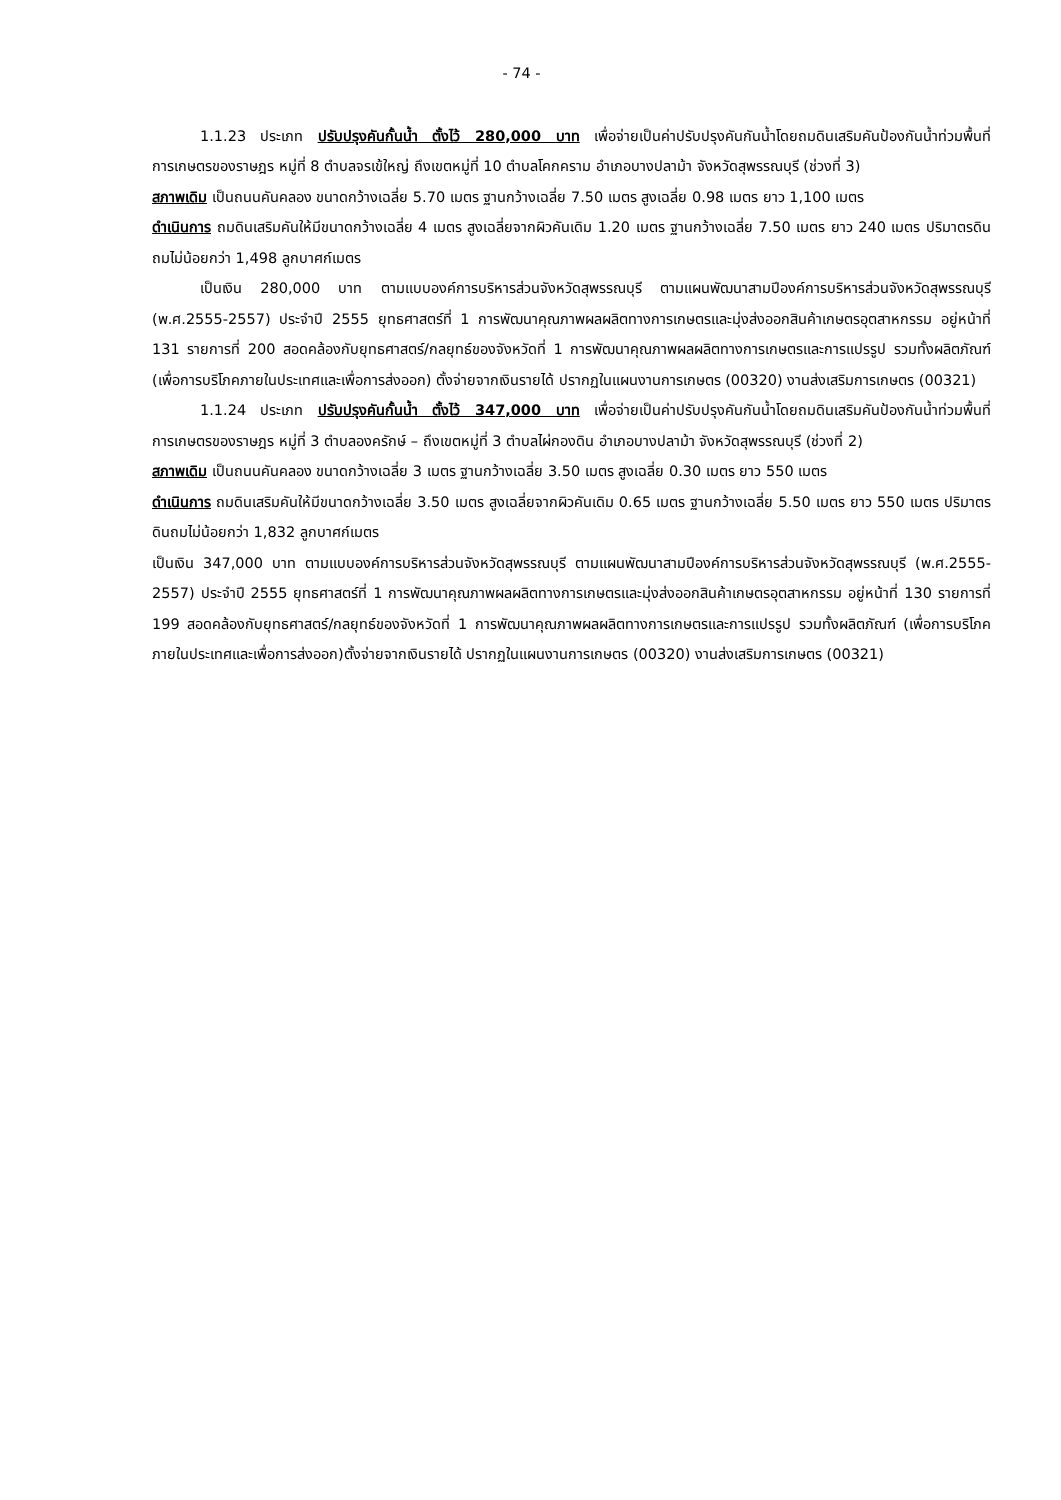- 74 -
1.1.23 ประเภท ปรับปรุงคันกั้นน้ำ ตั้งไว้ 280,000 บาท เพื่อจ่ายเป็นค่าปรับปรุงคันกันน้ำโดยถมดินเสริมคันป้องกันน้ำท่วมพื้นที่การเกษตรของราษฎร หมู่ที่ 8 ตำบลจรเข้ใหญ่ ถึงเขตหมู่ที่ 10 ตำบลโคกคราม อำเภอบางปลาม้า จังหวัดสุพรรณบุรี (ช่วงที่ 3)
สภาพเดิม เป็นถนนคันคลอง ขนาดกว้างเฉลี่ย 5.70 เมตร ฐานกว้างเฉลี่ย 7.50 เมตร สูงเฉลี่ย 0.98 เมตร ยาว 1,100 เมตร
ดำเนินการ ถมดินเสริมคันให้มีขนาดกว้างเฉลี่ย 4 เมตร สูงเฉลี่ยจากผิวคันเดิม 1.20 เมตร ฐานกว้างเฉลี่ย 7.50 เมตร ยาว 240 เมตร ปริมาตรดินถมไม่น้อยกว่า 1,498 ลูกบาศก์เมตร
เป็นเงิน 280,000 บาท ตามแบบองค์การบริหารส่วนจังหวัดสุพรรณบุรี ตามแผนพัฒนาสามปีองค์การบริหารส่วนจังหวัดสุพรรณบุรี (พ.ศ.2555-2557) ประจำปี 2555 ยุทธศาสตร์ที่ 1 การพัฒนาคุณภาพผลผลิตทางการเกษตรและมุ่งส่งออกสินค้าเกษตรอุตสาหกรรม อยู่หน้าที่ 131 รายการที่ 200 สอดคล้องกับยุทธศาสตร์/กลยุทธ์ของจังหวัดที่ 1 การพัฒนาคุณภาพผลผลิตทางการเกษตรและการแปรรูป รวมทั้งผลิตภัณฑ์ (เพื่อการบริโภคภายในประเทศและเพื่อการส่งออก) ตั้งจ่ายจากเงินรายได้ ปรากฏในแผนงานการเกษตร (00320) งานส่งเสริมการเกษตร (00321)
1.1.24 ประเภท ปรับปรุงคันกั้นน้ำ ตั้งไว้ 347,000 บาท เพื่อจ่ายเป็นค่าปรับปรุงคันกันน้ำโดยถมดินเสริมคันป้องกันน้ำท่วมพื้นที่การเกษตรของราษฎร หมู่ที่ 3 ตำบลองครักษ์ – ถึงเขตหมู่ที่ 3 ตำบลไผ่กองดิน อำเภอบางปลาม้า จังหวัดสุพรรณบุรี (ช่วงที่ 2)
สภาพเดิม เป็นถนนคันคลอง ขนาดกว้างเฉลี่ย 3 เมตร ฐานกว้างเฉลี่ย 3.50 เมตร สูงเฉลี่ย 0.30 เมตร ยาว 550 เมตร
ดำเนินการ ถมดินเสริมคันให้มีขนาดกว้างเฉลี่ย 3.50 เมตร สูงเฉลี่ยจากผิวคันเดิม 0.65 เมตร ฐานกว้างเฉลี่ย 5.50 เมตร ยาว 550 เมตร ปริมาตรดินถมไม่น้อยกว่า 1,832 ลูกบาศก์เมตร
เป็นเงิน 347,000 บาท ตามแบบองค์การบริหารส่วนจังหวัดสุพรรณบุรี ตามแผนพัฒนาสามปีองค์การบริหารส่วนจังหวัดสุพรรณบุรี (พ.ศ.2555-2557) ประจำปี 2555 ยุทธศาสตร์ที่ 1 การพัฒนาคุณภาพผลผลิตทางการเกษตรและมุ่งส่งออกสินค้าเกษตรอุตสาหกรรม อยู่หน้าที่ 130 รายการที่ 199 สอดคล้องกับยุทธศาสตร์/กลยุทธ์ของจังหวัดที่ 1 การพัฒนาคุณภาพผลผลิตทางการเกษตรและการแปรรูป รวมทั้งผลิตภัณฑ์ (เพื่อการบริโภคภายในประเทศและเพื่อการส่งออก)ตั้งจ่ายจากเงินรายได้ ปรากฏในแผนงานการเกษตร (00320) งานส่งเสริมการเกษตร (00321)